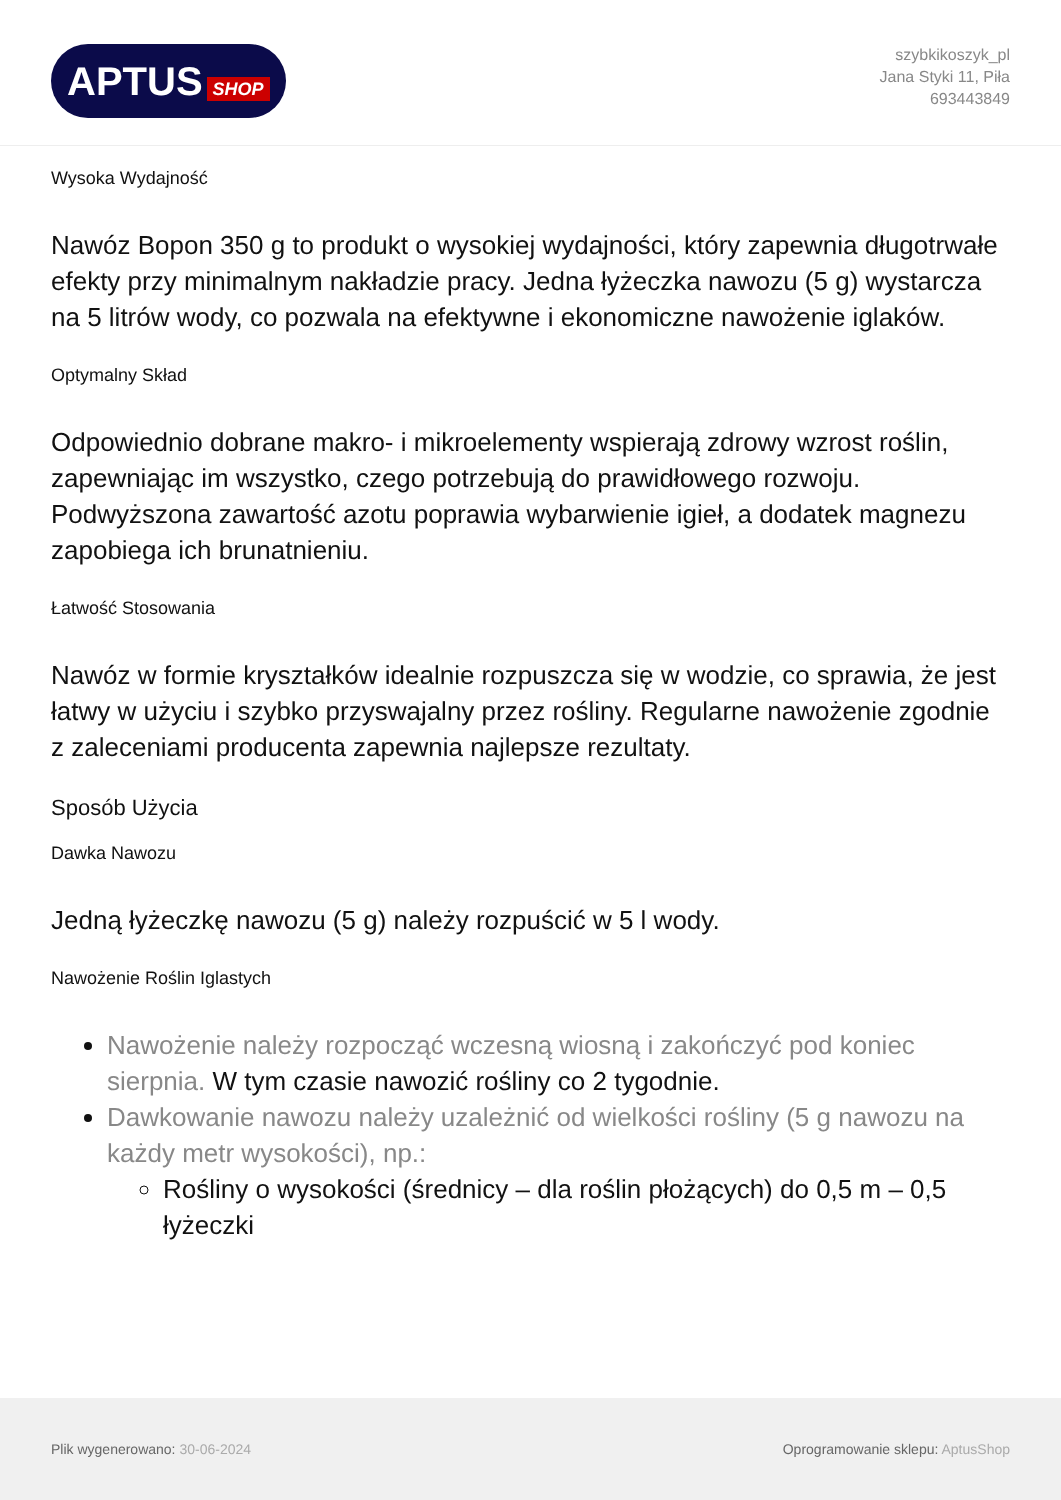APTUS SHOP
szybkikoszyk_pl
Jana Styki 11, Piła
693443849
Wysoka Wydajność
Nawóz Bopon 350 g to produkt o wysokiej wydajności, który zapewnia długotrwałe efekty przy minimalnym nakładzie pracy. Jedna łyżeczka nawozu (5 g) wystarcza na 5 litrów wody, co pozwala na efektywne i ekonomiczne nawożenie iglaków.
Optymalny Skład
Odpowiednio dobrane makro- i mikroelementy wspierają zdrowy wzrost roślin, zapewniając im wszystko, czego potrzebują do prawidłowego rozwoju. Podwyższona zawartość azotu poprawia wybarwienie igieł, a dodatek magnezu zapobiega ich brunatnieniu.
Łatwość Stosowania
Nawóz w formie kryształków idealnie rozpuszcza się w wodzie, co sprawia, że jest łatwy w użyciu i szybko przyswajalny przez rośliny. Regularne nawożenie zgodnie z zaleceniami producenta zapewnia najlepsze rezultaty.
Sposób Użycia
Dawka Nawozu
Jedną łyżeczkę nawozu (5 g) należy rozpuścić w 5 l wody.
Nawożenie Roślin Iglastych
Nawożenie należy rozpocząć wczesną wiosną i zakończyć pod koniec sierpnia. W tym czasie nawozić rośliny co 2 tygodnie.
Dawkowanie nawozu należy uzależnić od wielkości rośliny (5 g nawozu na każdy metr wysokości), np.:
Rośliny o wysokości (średnicy – dla roślin płożących) do 0,5 m – 0,5 łyżeczki
Plik wygenerowano: 30-06-2024
Oprogramowanie sklepu: AptusShop